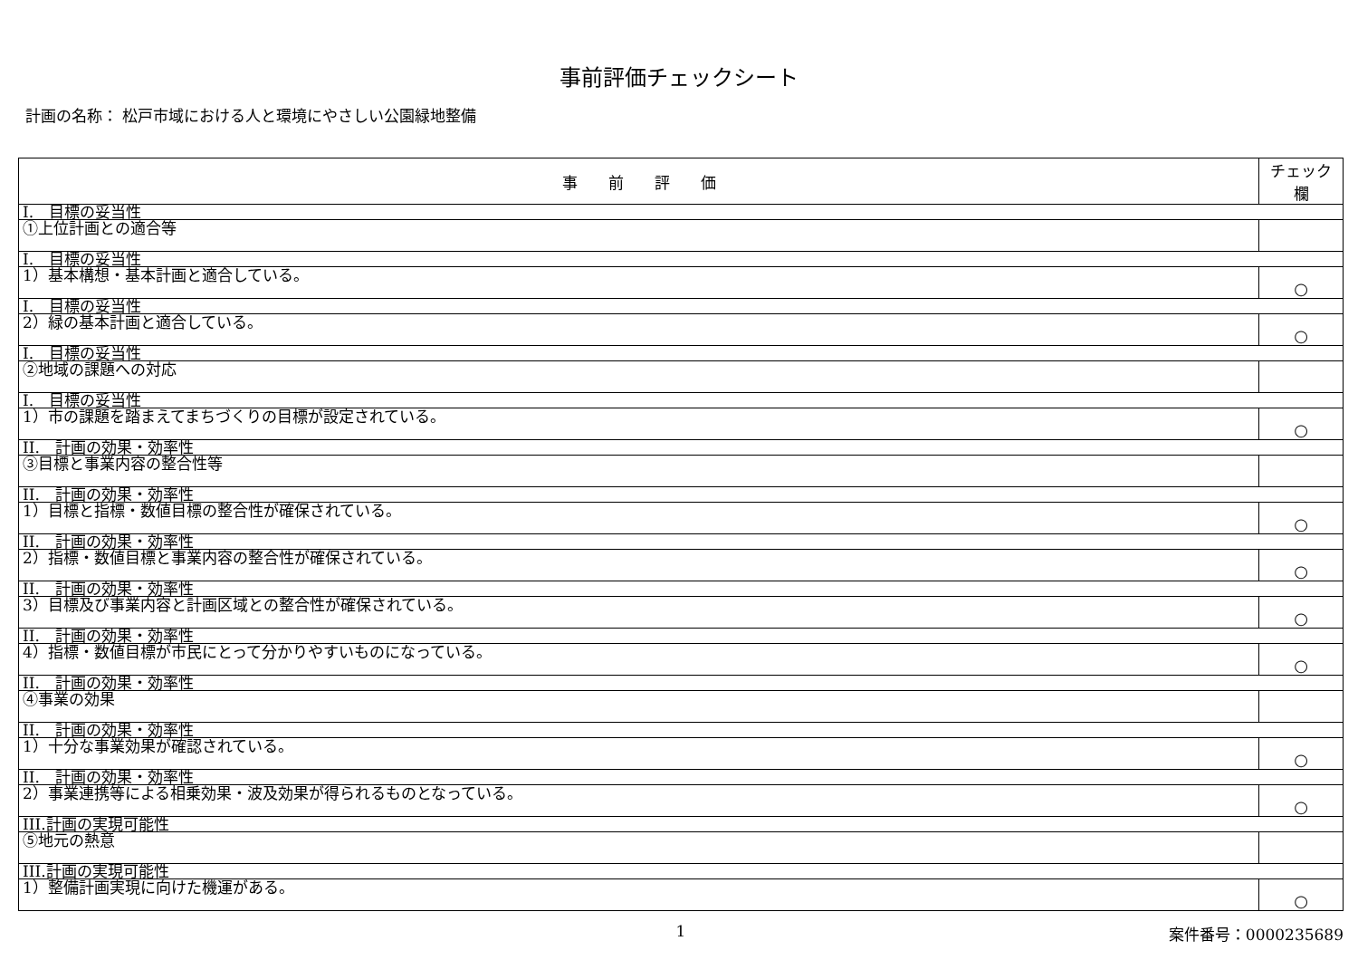事前評価チェックシート
計画の名称： 松戸市域における人と環境にやさしい公園緑地整備
| 事 前 評 価 | チェック欄 |
| --- | --- |
| I. 目標の妥当性 | |
| ①上位計画との適合等 | |
| I. 目標の妥当性 | |
| 1）基本構想・基本計画と適合している。 | ○ |
| I. 目標の妥当性 | |
| 2）緑の基本計画と適合している。 | ○ |
| I. 目標の妥当性 | |
| ②地域の課題への対応 | |
| I. 目標の妥当性 | |
| 1）市の課題を踏まえてまちづくりの目標が設定されている。 | ○ |
| II. 計画の効果・効率性 | |
| ③目標と事業内容の整合性等 | |
| II. 計画の効果・効率性 | |
| 1）目標と指標・数値目標の整合性が確保されている。 | ○ |
| II. 計画の効果・効率性 | |
| 2）指標・数値目標と事業内容の整合性が確保されている。 | ○ |
| II. 計画の効果・効率性 | |
| 3）目標及び事業内容と計画区域との整合性が確保されている。 | ○ |
| II. 計画の効果・効率性 | |
| 4）指標・数値目標が市民にとって分かりやすいものになっている。 | ○ |
| II. 計画の効果・効率性 | |
| ④事業の効果 | |
| II. 計画の効果・効率性 | |
| 1）十分な事業効果が確認されている。 | ○ |
| II. 計画の効果・効率性 | |
| 2）事業連携等による相乗効果・波及効果が得られるものとなっている。 | ○ |
| III.計画の実現可能性 | |
| ⑤地元の熱意 | |
| III.計画の実現可能性 | |
| 1）整備計画実現に向けた機運がある。 | ○ |
1 案件番号：0000235689